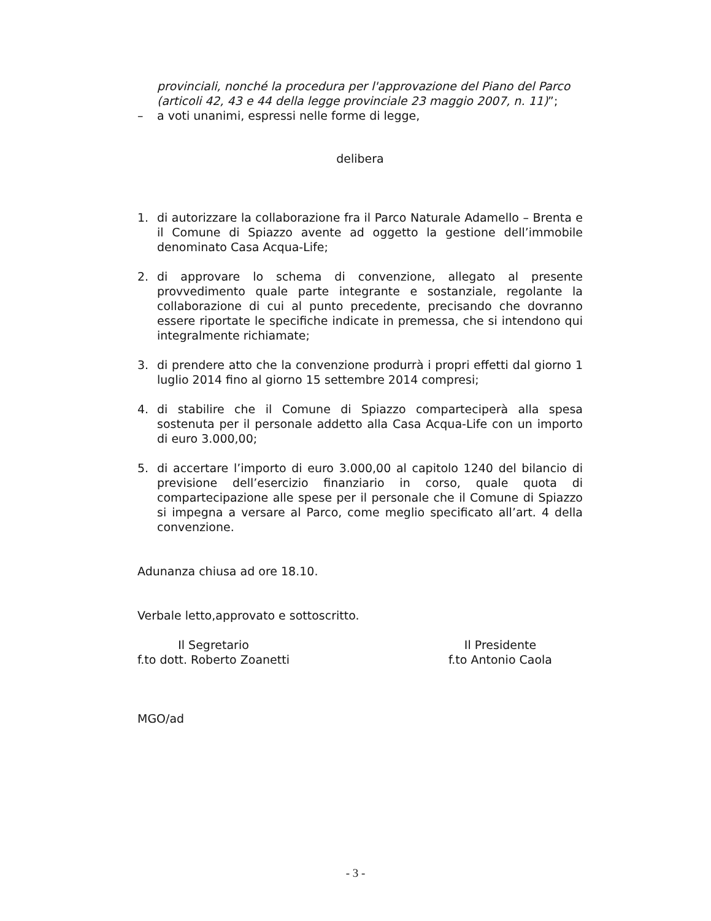provinciali, nonché la procedura per l'approvazione del Piano del Parco (articoli 42, 43 e 44 della legge provinciale 23 maggio 2007, n. 11)”;
– a voti unanimi, espressi nelle forme di legge,
delibera
1. di autorizzare la collaborazione fra il Parco Naturale Adamello – Brenta e il Comune di Spiazzo avente ad oggetto la gestione dell’immobile denominato Casa Acqua-Life;
2. di approvare lo schema di convenzione, allegato al presente provvedimento quale parte integrante e sostanziale, regolante la collaborazione di cui al punto precedente, precisando che dovranno essere riportate le specifiche indicate in premessa, che si intendono qui integralmente richiamate;
3. di prendere atto che la convenzione produrrà i propri effetti dal giorno 1 luglio 2014 fino al giorno 15 settembre 2014 compresi;
4. di stabilire che il Comune di Spiazzo comparteciperà alla spesa sostenuta per il personale addetto alla Casa Acqua-Life con un importo di euro 3.000,00;
5. di accertare l’importo di euro 3.000,00 al capitolo 1240 del bilancio di previsione dell’esercizio finanziario in corso, quale quota di compartecipazione alle spese per il personale che il Comune di Spiazzo si impegna a versare al Parco, come meglio specificato all’art. 4 della convenzione.
Adunanza chiusa ad ore 18.10.
Verbale letto,approvato e sottoscritto.
Il Segretario
f.to dott. Roberto Zoanetti
Il Presidente
f.to Antonio Caola
MGO/ad
- 3 -